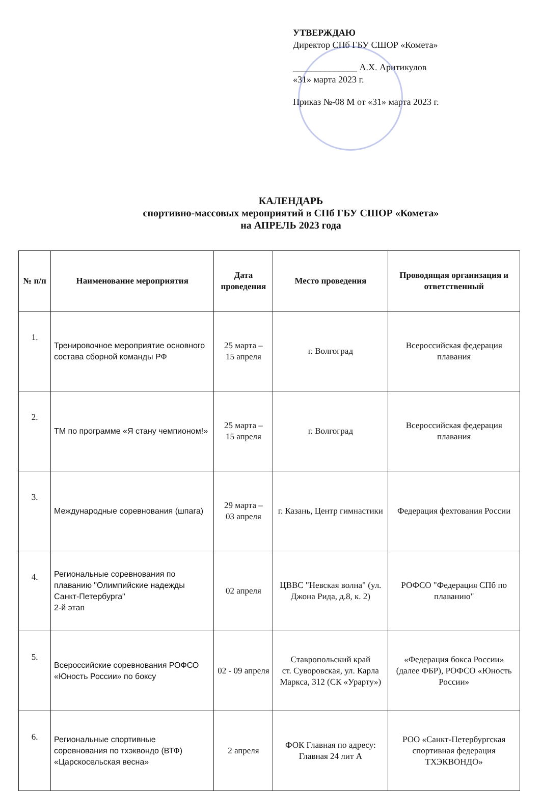УТВЕРЖДАЮ
Директор СПб ГБУ СШОР «Комета»
______________ А.Х. Аритикулов
«31» марта 2023 г.
Приказ №-08 М от «31» марта 2023 г.
КАЛЕНДАРЬ
спортивно-массовых мероприятий в СПб ГБУ СШОР «Комета»
на АПРЕЛЬ 2023 года
| № п/п | Наименование мероприятия | Дата проведения | Место проведения | Проводящая организация и ответственный |
| --- | --- | --- | --- | --- |
| 1. | Тренировочное мероприятие основного состава сборной команды РФ | 25 марта – 15 апреля | г. Волгоград | Всероссийская федерация плавания |
| 2. | ТМ по программе «Я стану чемпионом!» | 25 марта – 15 апреля | г. Волгоград | Всероссийская федерация плавания |
| 3. | Международные соревнования (шпага) | 29 марта – 03 апреля | г. Казань, Центр гимнастики | Федерация фехтования России |
| 4. | Региональные соревнования по плаванию "Олимпийские надежды Санкт-Петербурга" 2-й этап | 02 апреля | ЦВВС "Невская волна" (ул. Джона Рида, д.8, к. 2) | РОФСО "Федерация СПб по плаванию" |
| 5. | Всероссийские соревнования РОФСО «Юность России» по боксу | 02 - 09 апреля | Ставропольский край ст. Суворовская, ул. Карла Маркса, 312 (СК «Урарту») | «Федерация бокса России» (далее ФБР), РОФСО «Юность России» |
| 6. | Региональные спортивные соревнования по тхэквондо (ВТФ) «Царскосельская весна» | 2 апреля | ФОК Главная по адресу: Главная 24 лит А | РОО «Санкт-Петербургская спортивная федерация ТХЭКВОНДО» |